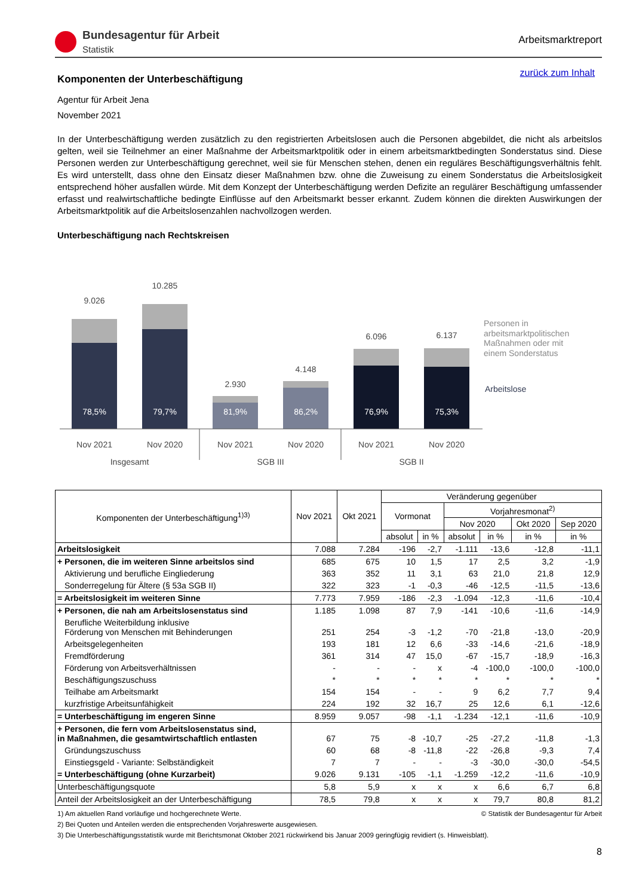Bundesagentur für Arbeit
Statistik
Arbeitsmarktreport
zurück zum Inhalt
Komponenten der Unterbeschäftigung
Agentur für Arbeit Jena
November 2021
In der Unterbeschäftigung werden zusätzlich zu den registrierten Arbeitslosen auch die Personen abgebildet, die nicht als arbeitslos gelten, weil sie Teilnehmer an einer Maßnahme der Arbeitsmarktpolitik oder in einem arbeitsmarktbedingten Sonderstatus sind. Diese Personen werden zur Unterbeschäftigung gerechnet, weil sie für Menschen stehen, denen ein reguläres Beschäftigungsverhältnis fehlt. Es wird unterstellt, dass ohne den Einsatz dieser Maßnahmen bzw. ohne die Zuweisung zu einem Sonderstatus die Arbeitslosigkeit entsprechend höher ausfallen würde. Mit dem Konzept der Unterbeschäftigung werden Defizite an regulärer Beschäftigung umfassender erfasst und realwirtschaftliche bedingte Einflüsse auf den Arbeitsmarkt besser erkannt. Zudem können die direkten Auswirkungen der Arbeitsmarktpolitik auf die Arbeitslosenzahlen nachvollzogen werden.
Unterbeschäftigung nach Rechtskreisen
9.026
78,5%
10.285
79,7%
2.930
81,9%
4.148
86,2%
6.096
76,9%
6.137
75,3%
Nov 2021
Nov 2020
Nov 2021
Nov 2020
Nov 2021
Nov 2020
Insgesamt
SGB III
SGB II
Personen in
arbeitsmarktpolitischen
Maßnahmen oder mit
einem Sonderstatus
Arbeitslose
| Komponenten der Unterbeschäftigung<sup>1)3)</sup> | Nov 2021 | Okt 2021 | Veränderung gegenüber | | | | | |
| --- | --- | --- | --- | --- | --- | --- | --- | --- |
| | | | Vormonat | | Vorjahresmonat<sup>2)</sup> | | | |
| | | | | | Nov 2020 | | Okt 2020 | Sep 2020 |
| | | | absolut | in % | absolut | in % | in % | in % |
| Arbeitslosigkeit | 7.088 | 7.284 | -196 | -2,7 | -1.111 | -13,6 | -12,8 | -11,1 |
| + Personen, die im weiteren Sinne arbeitslos sind | 685 | 675 | 10 | 1,5 | 17 | 2,5 | 3,2 | -1,9 |
| Aktivierung und berufliche Eingliederung | 363 | 352 | 11 | 3,1 | 63 | 21,0 | 21,8 | 12,9 |
| Sonderregelung für Ältere (§ 53a SGB II) | 322 | 323 | -1 | -0,3 | -46 | -12,5 | -11,5 | -13,6 |
| = Arbeitslosigkeit im weiteren Sinne | 7.773 | 7.959 | -186 | -2,3 | -1.094 | -12,3 | -11,6 | -10,4 |
| + Personen, die nah am Arbeitslosenstatus sind | 1.185 | 1.098 | 87 | 7,9 | -141 | -10,6 | -11,6 | -14,9 |
| Berufliche Weiterbildung inklusive Förderung von Menschen mit Behinderungen | 251 | 254 | -3 | -1,2 | -70 | -21,8 | -13,0 | -20,9 |
| Arbeitsgelegenheiten | 193 | 181 | 12 | 6,6 | -33 | -14,6 | -21,6 | -18,9 |
| Fremdförderung | 361 | 314 | 47 | 15,0 | -67 | -15,7 | -18,9 | -16,3 |
| Förderung von Arbeitsverhältnissen | - | - | - | x | -4 | -100,0 | -100,0 | -100,0 |
| Beschäftigungszuschuss | * | * | * | * | * | * | * | * |
| Teilhabe am Arbeitsmarkt | 154 | 154 | - | - | 9 | 6,2 | 7,7 | 9,4 |
| kurzfristige Arbeitsunfähigkeit | 224 | 192 | 32 | 16,7 | 25 | 12,6 | 6,1 | -12,6 |
| = Unterbeschäftigung im engeren Sinne | 8.959 | 9.057 | -98 | -1,1 | -1.234 | -12,1 | -11,6 | -10,9 |
| + Personen, die fern vom Arbeitslosenstatus sind, in Maßnahmen, die gesamtwirtschaftlich entlasten | 67 | 75 | -8 | -10,7 | -25 | -27,2 | -11,8 | -1,3 |
| Gründungszuschuss | 60 | 68 | -8 | -11,8 | -22 | -26,8 | -9,3 | 7,4 |
| Einstiegsgeld - Variante: Selbständigkeit | 7 | 7 | - | - | -3 | -30,0 | -30,0 | -54,5 |
| = Unterbeschäftigung (ohne Kurzarbeit) | 9.026 | 9.131 | -105 | -1,1 | -1.259 | -12,2 | -11,6 | -10,9 |
| Unterbeschäftigungsquote | 5,8 | 5,9 | x | x | x | 6,6 | 6,7 | 6,8 |
| Anteil der Arbeitslosigkeit an der Unterbeschäftigung | 78,5 | 79,8 | x | x | x | 79,7 | 80,8 | 81,2 |
© Statistik der Bundesagentur für Arbeit 1) Am aktuellen Rand vorläufige und hochgerechnete Werte.
2) Bei Quoten und Anteilen werden die entsprechenden Vorjahreswerte ausgewiesen.
3) Die Unterbeschäftigungsstatistik wurde mit Berichtsmonat Oktober 2021 rückwirkend bis Januar 2009 geringfügig revidiert (s. Hinweisblatt).
8